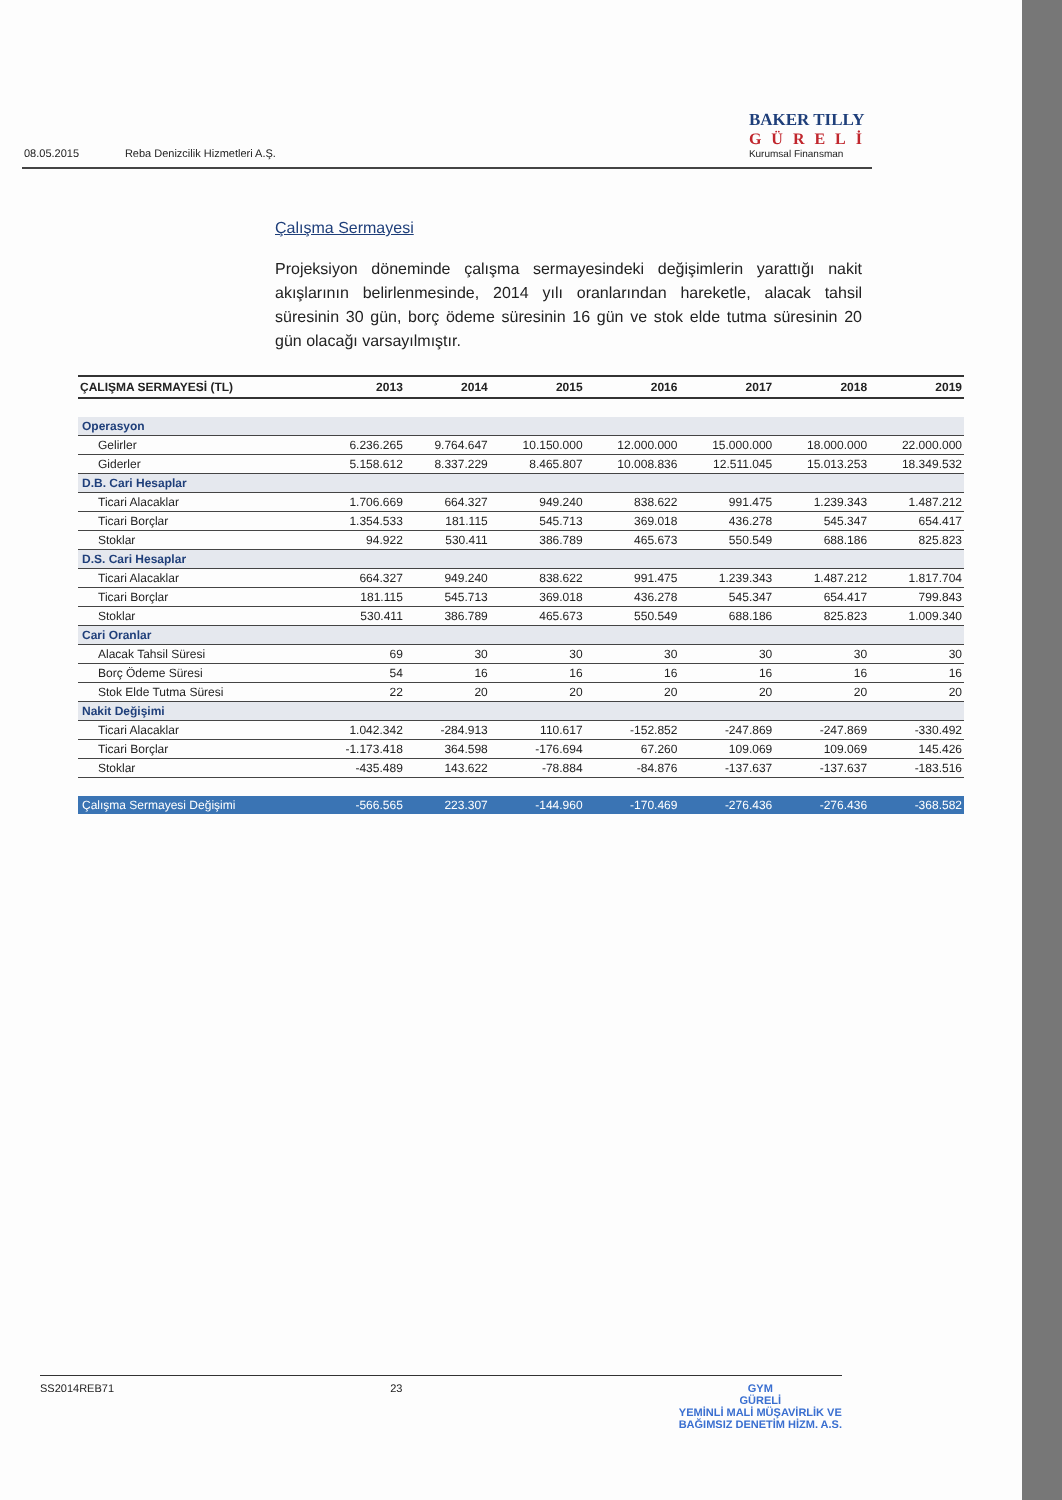08.05.2015 Reba Denizcilik Hizmetleri A.Ş.
BAKER TILLY
GÜRELİ
Kurumsal Finansman
Çalışma Sermayesi
Projeksiyon döneminde çalışma sermayesindeki değişimlerin yarattığı nakit akışlarının belirlenmesinde, 2014 yılı oranlarından hareketle, alacak tahsil süresinin 30 gün, borç ödeme süresinin 16 gün ve stok elde tutma süresinin 20 gün olacağı varsayılmıştır.
| ÇALIŞMA SERMAYESİ (TL) | 2013 | 2014 | 2015 | 2016 | 2017 | 2018 | 2019 |
| --- | --- | --- | --- | --- | --- | --- | --- |
| Operasyon | | | | | | | |
| Gelirler | 6.236.265 | 9.764.647 | 10.150.000 | 12.000.000 | 15.000.000 | 18.000.000 | 22.000.000 |
| Giderler | 5.158.612 | 8.337.229 | 8.465.807 | 10.008.836 | 12.511.045 | 15.013.253 | 18.349.532 |
| D.B. Cari Hesaplar | | | | | | | |
| Ticari Alacaklar | 1.706.669 | 664.327 | 949.240 | 838.622 | 991.475 | 1.239.343 | 1.487.212 |
| Ticari Borçlar | 1.354.533 | 181.115 | 545.713 | 369.018 | 436.278 | 545.347 | 654.417 |
| Stoklar | 94.922 | 530.411 | 386.789 | 465.673 | 550.549 | 688.186 | 825.823 |
| D.S. Cari Hesaplar | | | | | | | |
| Ticari Alacaklar | 664.327 | 949.240 | 838.622 | 991.475 | 1.239.343 | 1.487.212 | 1.817.704 |
| Ticari Borçlar | 181.115 | 545.713 | 369.018 | 436.278 | 545.347 | 654.417 | 799.843 |
| Stoklar | 530.411 | 386.789 | 465.673 | 550.549 | 688.186 | 825.823 | 1.009.340 |
| Cari Oranlar | | | | | | | |
| Alacak Tahsil Süresi | 69 | 30 | 30 | 30 | 30 | 30 | 30 |
| Borç Ödeme Süresi | 54 | 16 | 16 | 16 | 16 | 16 | 16 |
| Stok Elde Tutma Süresi | 22 | 20 | 20 | 20 | 20 | 20 | 20 |
| Nakit Değişimi | | | | | | | |
| Ticari Alacaklar | 1.042.342 | -284.913 | 110.617 | -152.852 | -247.869 | -247.869 | -330.492 |
| Ticari Borçlar | -1.173.418 | 364.598 | -176.694 | 67.260 | 109.069 | 109.069 | 145.426 |
| Stoklar | -435.489 | 143.622 | -78.884 | -84.876 | -137.637 | -137.637 | -183.516 |
| Çalışma Sermayesi Değişimi | -566.565 | 223.307 | -144.960 | -170.469 | -276.436 | -276.436 | -368.582 |
SS2014REB71 23 GYM
GÜRELİ
YEMİNLİ MALİ MÜŞAVİRLİK VE
BAĞIMSIZ DENETİM HİZM. A.S.